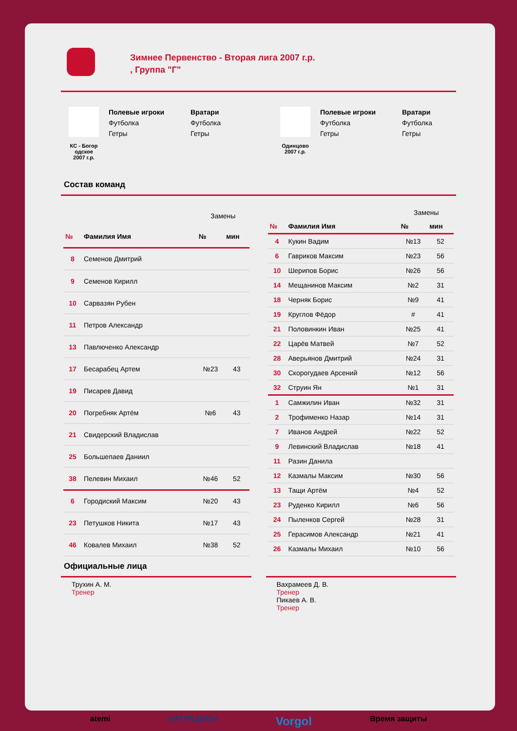Зимнее Первенство - Вторая лига 2007 г.р.
, Группа "Г"
КС - Богор
одское
2007 г.р.
Полевые игроки
Футболка
Гетры
Вратари
Футболка
Гетры
Одинцово
2007 г.р.
Полевые игроки
Футболка
Гетры
Вратари
Футболка
Гетры
Состав команд
| | | Замены | |
| № | Фамилия Имя | № | мин |
| 8 | Семенов Дмитрий | | |
| 9 | Семенов Кирилл | | |
| 10 | Сарвазян Рубен | | |
| 11 | Петров Александр | | |
| 13 | Павлюченко Александр | | |
| 17 | Бесарабец Артем | №23 | 43 |
| 19 | Писарев Давид | | |
| 20 | Погребняк Артём | №6 | 43 |
| 21 | Свидерский Владислав | | |
| 25 | Большепаев Даниил | | |
| 38 | Пелевин Михаил | №46 | 52 |
| 6 | Городиский Максим | №20 | 43 |
| 23 | Петушков Никита | №17 | 43 |
| 46 | Ковалев Михаил | №38 | 52 |
| | | Замены | |
| № | Фамилия Имя | № | мин |
| 4 | Кукин Вадим | №13 | 52 |
| 6 | Гавриков Максим | №23 | 56 |
| 10 | Шерипов Борис | №26 | 56 |
| 14 | Мещанинов Максим | №2 | 31 |
| 18 | Черняк Борис | №9 | 41 |
| 19 | Круглов Фёдор | # | 41 |
| 21 | Половинкин Иван | №25 | 41 |
| 22 | Царёв Матвей | №7 | 52 |
| 28 | Аверьянов Дмитрий | №24 | 31 |
| 30 | Скорогудаев Арсений | №12 | 56 |
| 32 | Струин Ян | №1 | 31 |
| 1 | Самжилин Иван | №32 | 31 |
| 2 | Трофименко Назар | №14 | 31 |
| 7 | Иванов Андрей | №22 | 52 |
| 9 | Левинский Владислав | №18 | 41 |
| 11 | Разин Данила | | |
| 12 | Казмалы Максим | №30 | 56 |
| 13 | Тащи Артём | №4 | 52 |
| 23 | Руденко Кирилл | №6 | 56 |
| 24 | Пыленков Сергей | №28 | 31 |
| 25 | Герасимов Александр | №21 | 41 |
| 26 | Казмалы Михаил | №10 | 56 |
Официальные лица
Трухин А. М.
Тренер
Вахрамеев Д. В.
Тренер
Пикаев А. В.
Тренер
atemi НАГРАДИОН Vorgol Время защиты